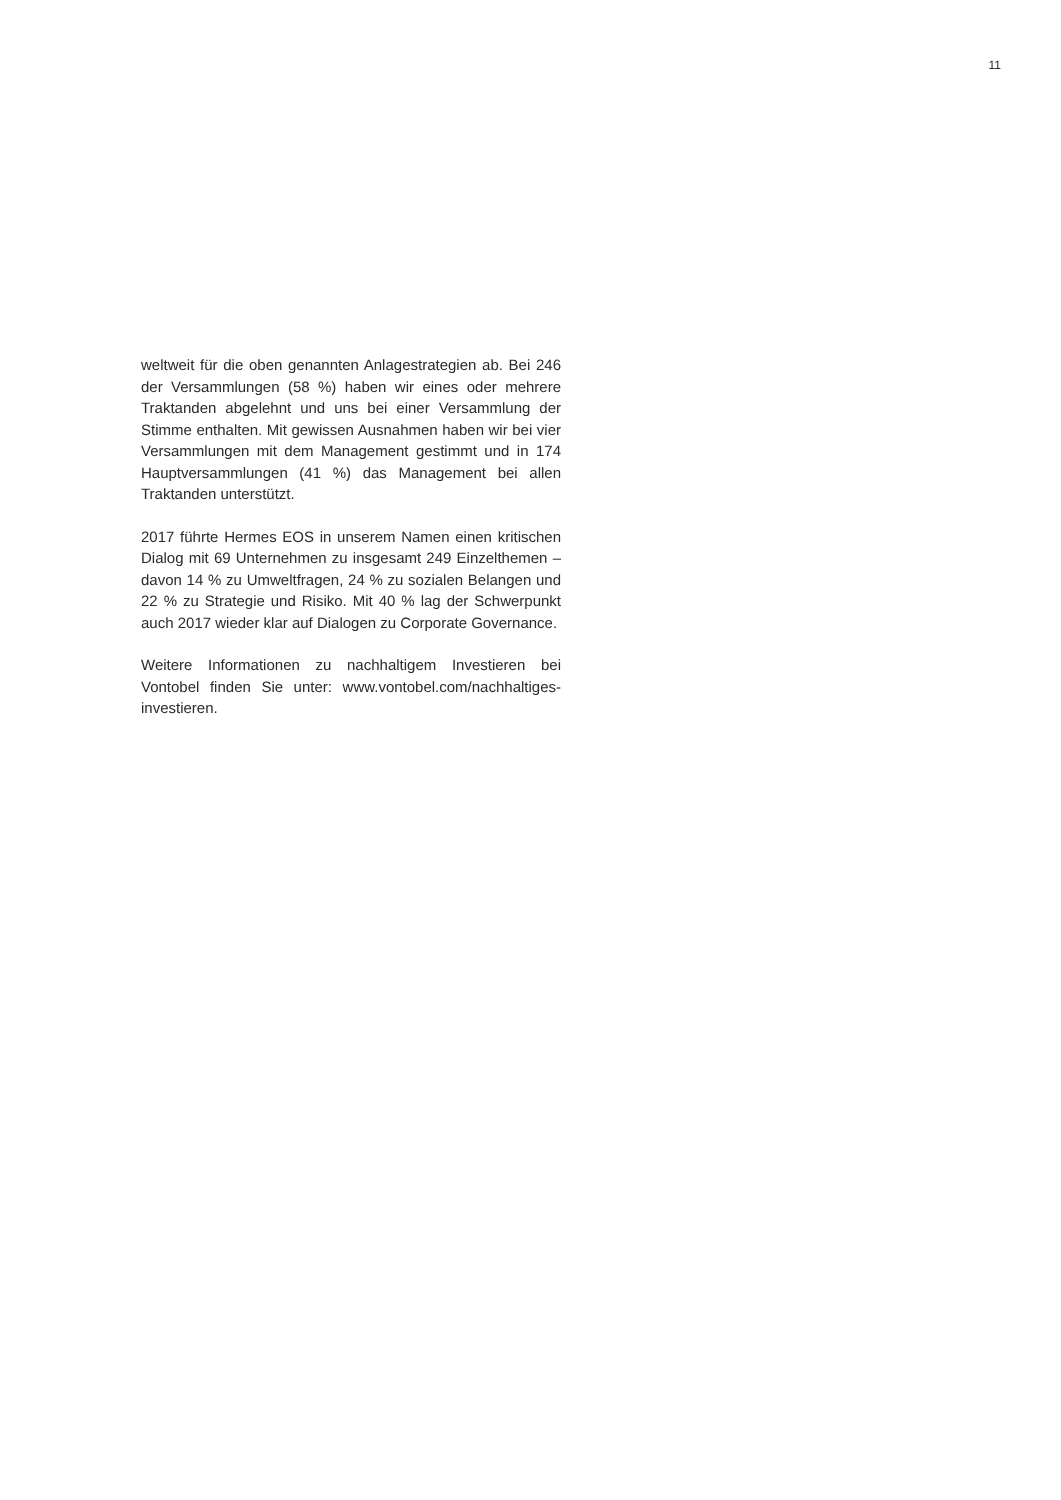11
weltweit für die oben genannten Anlagestrategien ab. Bei 246 der Versammlungen (58 %) haben wir eines oder mehrere Traktanden abgelehnt und uns bei einer Versammlung der Stimme enthalten. Mit gewissen Ausnahmen haben wir bei vier Versammlungen mit dem Management gestimmt und in 174 Hauptversammlungen (41 %) das Management bei allen Traktanden unterstützt.
2017 führte Hermes EOS in unserem Namen einen kritischen Dialog mit 69 Unternehmen zu insgesamt 249 Einzelthemen – davon 14 % zu Umweltfragen, 24 % zu sozialen Belangen und 22 % zu Strategie und Risiko. Mit 40 % lag der Schwerpunkt auch 2017 wieder klar auf Dialogen zu Corporate Governance.
Weitere Informationen zu nachhaltigem Investieren bei Vontobel finden Sie unter: www.vontobel.com/nachhaltiges-investieren.